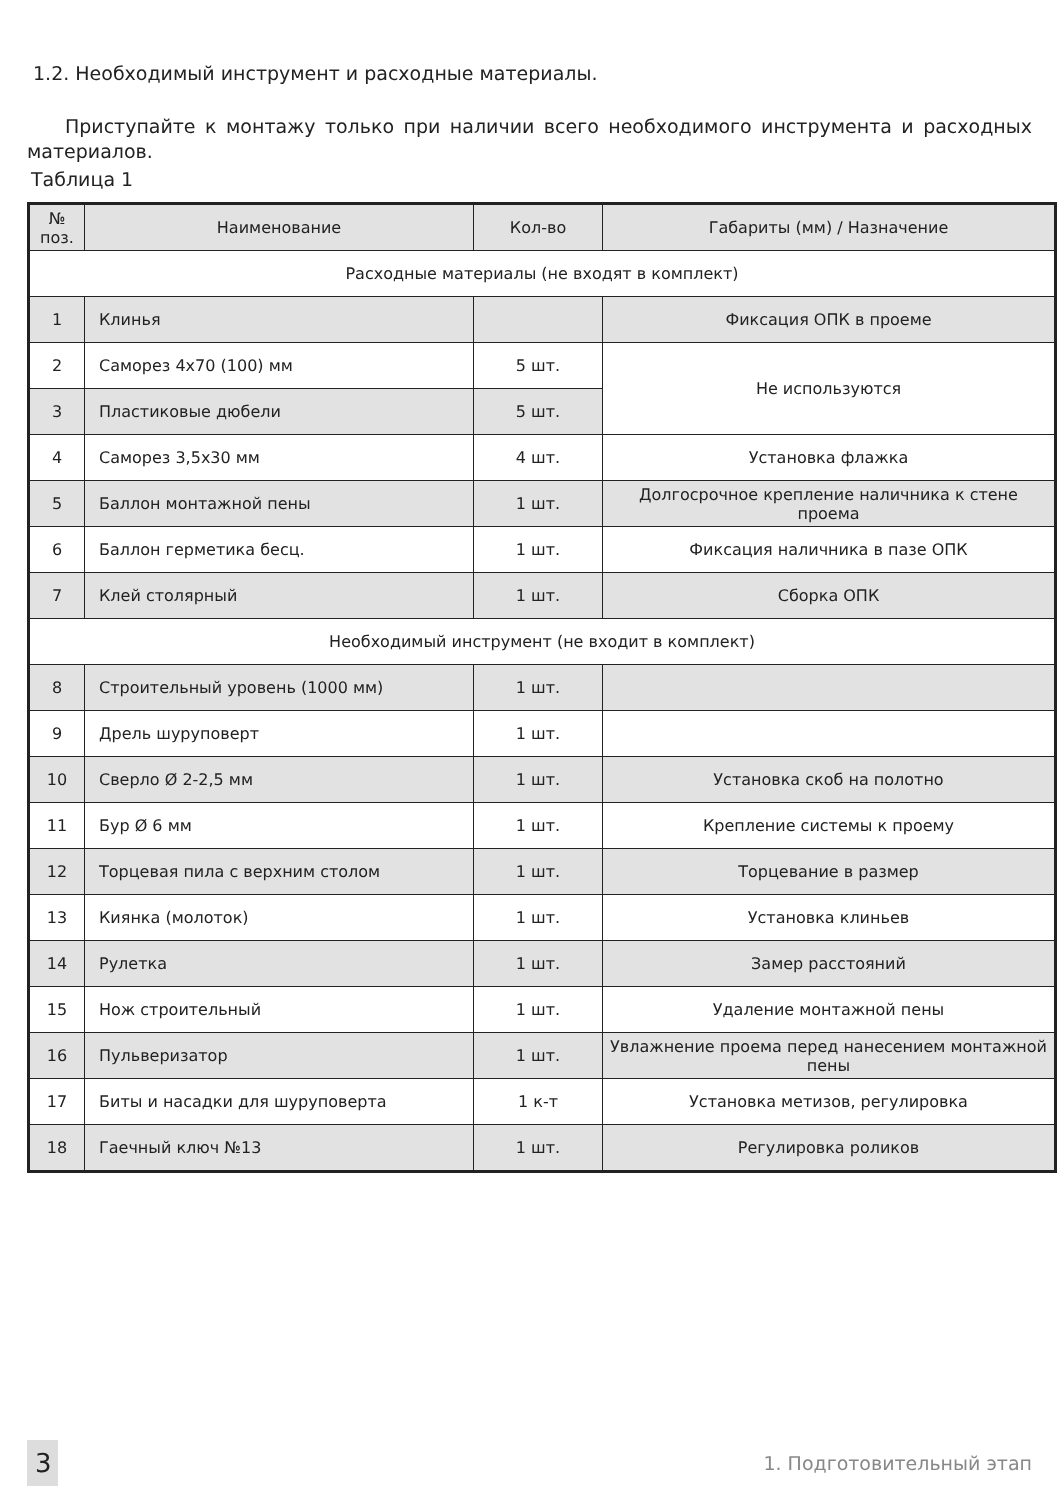1.2. Необходимый инструмент и расходные материалы.
Приступайте к монтажу только при наличии всего необходимого инструмента и расходных материалов.
Таблица 1
| № поз. | Наименование | Кол-во | Габариты (мм) / Назначение |
| --- | --- | --- | --- |
| Расходные материалы (не входят в комплект) | | | |
| 1 | Клинья | | Фиксация ОПК в проеме |
| 2 | Саморез 4х70 (100) мм | 5 шт. | Не используются |
| 3 | Пластиковые дюбели | 5 шт. | |
| 4 | Саморез 3,5х30 мм | 4 шт. | Установка флажка |
| 5 | Баллон монтажной пены | 1 шт. | Долгосрочное крепление наличника к стене проема |
| 6 | Баллон герметика бесц. | 1 шт. | Фиксация наличника в пазе ОПК |
| 7 | Клей столярный | 1 шт. | Сборка ОПК |
| Необходимый инструмент (не входит в комплект) | | | |
| 8 | Строительный уровень (1000 мм) | 1 шт. | |
| 9 | Дрель шуруповерт | 1 шт. | |
| 10 | Сверло Ø 2-2,5 мм | 1 шт. | Установка скоб на полотно |
| 11 | Бур Ø 6 мм | 1 шт. | Крепление системы к проему |
| 12 | Торцевая пила с верхним столом | 1 шт. | Торцевание в размер |
| 13 | Киянка (молоток) | 1 шт. | Установка клиньев |
| 14 | Рулетка | 1 шт. | Замер расстояний |
| 15 | Нож строительный | 1 шт. | Удаление монтажной пены |
| 16 | Пульверизатор | 1 шт. | Увлажнение проема перед нанесением монтажной пены |
| 17 | Биты и насадки для шуруповерта | 1 к-т | Установка метизов, регулировка |
| 18 | Гаечный ключ №13 | 1 шт. | Регулировка роликов |
3 1. Подготовительный этап